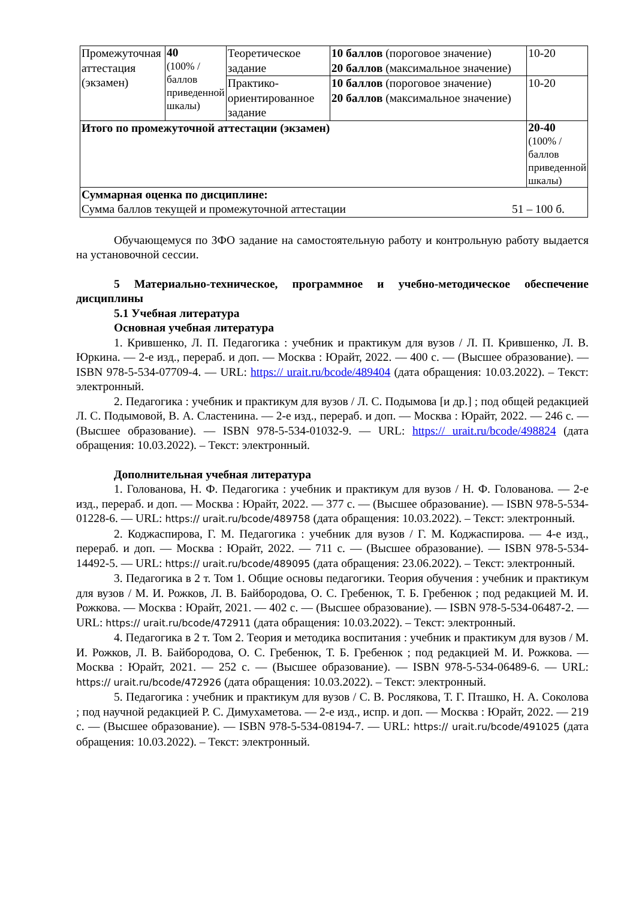| Промежуточная аттестация (экзамен) | 40 (100% /баллов приведенной шкалы) | Теоретическое задание | 10 баллов (пороговое значение) 20 баллов (максимальное значение) | 10-20 |
| | | Практико-ориентированное задание | 10 баллов (пороговое значение) 20 баллов (максимальное значение) | 10-20 |
| Итого по промежуточной аттестации (экзамен) | | | | 20-40 (100% /баллов приведенной шкалы) |
| Суммарная оценка по дисциплине: Сумма баллов текущей и промежуточной аттестации 51 – 100 б. | | | | |
Обучающемуся по ЗФО задание на самостоятельную работу и контрольную работу выдается на установочной сессии.
5 Материально-техническое, программное и учебно-методическое обеспечение дисциплины
5.1 Учебная литература
Основная учебная литература
1. Крившенко, Л. П. Педагогика : учебник и практикум для вузов / Л. П. Крившенко, Л. В. Юркина. — 2-е изд., перераб. и доп. — Москва : Юрайт, 2022. — 400 с. — (Высшее образование). — ISBN 978-5-534-07709-4. — URL: https:// urait.ru/bcode/489404 (дата обращения: 10.03.2022). – Текст: электронный.
2. Педагогика : учебник и практикум для вузов / Л. С. Подымова [и др.] ; под общей редакцией Л. С. Подымовой, В. А. Сластенина. — 2-е изд., перераб. и доп. — Москва : Юрайт, 2022. — 246 с. — (Высшее образование). — ISBN 978-5-534-01032-9. — URL: https:// urait.ru/bcode/498824 (дата обращения: 10.03.2022). – Текст: электронный.
Дополнительная учебная литература
1. Голованова, Н. Ф. Педагогика : учебник и практикум для вузов / Н. Ф. Голованова. — 2-е изд., перераб. и доп. — Москва : Юрайт, 2022. — 377 с. — (Высшее образование). — ISBN 978-5-534-01228-6. — URL: https:// urait.ru/bcode/489758 (дата обращения: 10.03.2022). – Текст: электронный.
2. Коджаспирова, Г. М. Педагогика : учебник для вузов / Г. М. Коджаспирова. — 4-е изд., перераб. и доп. — Москва : Юрайт, 2022. — 711 с. — (Высшее образование). — ISBN 978-5-534-14492-5. — URL: https:// urait.ru/bcode/489095 (дата обращения: 23.06.2022). – Текст: электронный.
3. Педагогика в 2 т. Том 1. Общие основы педагогики. Теория обучения : учебник и практикум для вузов / М. И. Рожков, Л. В. Байбородова, О. С. Гребенюк, Т. Б. Гребенюк ; под редакцией М. И. Рожкова. — Москва : Юрайт, 2021. — 402 с. — (Высшее образование). — ISBN 978-5-534-06487-2. — URL: https:// urait.ru/bcode/472911 (дата обращения: 10.03.2022). – Текст: электронный.
4. Педагогика в 2 т. Том 2. Теория и методика воспитания : учебник и практикум для вузов / М. И. Рожков, Л. В. Байбородова, О. С. Гребенюк, Т. Б. Гребенюк ; под редакцией М. И. Рожкова. — Москва : Юрайт, 2021. — 252 с. — (Высшее образование). — ISBN 978-5-534-06489-6. — URL: https:// urait.ru/bcode/472926 (дата обращения: 10.03.2022). – Текст: электронный.
5. Педагогика : учебник и практикум для вузов / С. В. Рослякова, Т. Г. Пташко, Н. А. Соколова ; под научной редакцией Р. С. Димухаметова. — 2-е изд., испр. и доп. — Москва : Юрайт, 2022. — 219 с. — (Высшее образование). — ISBN 978-5-534-08194-7. — URL: https:// urait.ru/bcode/491025 (дата обращения: 10.03.2022). – Текст: электронный.